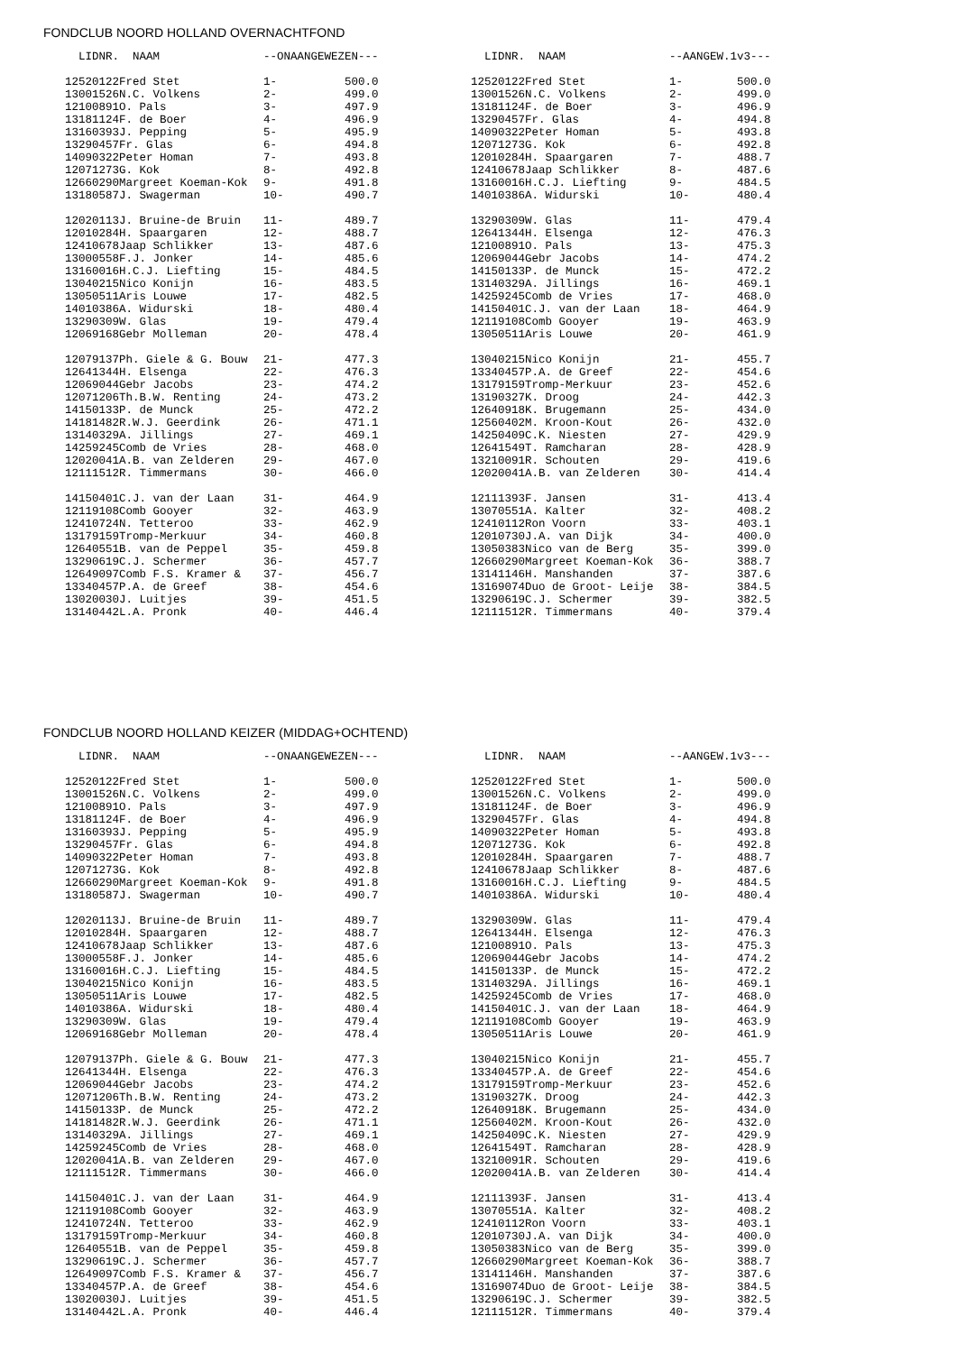FONDCLUB NOORD HOLLAND OVERNACHTFOND
| LIDNR. NAAM | | --ONAANGEWEZEN--- | |
| --- | --- | --- | --- |
| 12520122 | Fred Stet | 1- | 500.0 |
| 13001526 | N.C. Volkens | 2- | 499.0 |
| 12100891 | O. Pals | 3- | 497.9 |
| 13181124 | F. de Boer | 4- | 496.9 |
| 13160393 | J. Pepping | 5- | 495.9 |
| 13290457 | Fr. Glas | 6- | 494.8 |
| 14090322 | Peter Homan | 7- | 493.8 |
| 12071273 | G. Kok | 8- | 492.8 |
| 12660290 | Margreet Koeman-Kok | 9- | 491.8 |
| 13180587 | J. Swagerman | 10- | 490.7 |
| 12020113 | J. Bruine-de Bruin | 11- | 489.7 |
| 12010284 | H. Spaargaren | 12- | 488.7 |
| 12410678 | Jaap Schlikker | 13- | 487.6 |
| 13000558 | F.J. Jonker | 14- | 485.6 |
| 13160016 | H.C.J. Liefting | 15- | 484.5 |
| 13040215 | Nico Konijn | 16- | 483.5 |
| 13050511 | Aris Louwe | 17- | 482.5 |
| 14010386 | A. Widurski | 18- | 480.4 |
| 13290309 | W. Glas | 19- | 479.4 |
| 12069168 | Gebr Molleman | 20- | 478.4 |
| 12079137 | Ph. Giele & G. Bouw | 21- | 477.3 |
| 12641344 | H. Elsenga | 22- | 476.3 |
| 12069044 | Gebr Jacobs | 23- | 474.2 |
| 12071206 | Th.B.W. Renting | 24- | 473.2 |
| 14150133 | P. de Munck | 25- | 472.2 |
| 14181482 | R.W.J. Geerdink | 26- | 471.1 |
| 13140329 | A. Jillings | 27- | 469.1 |
| 14259245 | Comb de Vries | 28- | 468.0 |
| 12020041 | A.B. van Zelderen | 29- | 467.0 |
| 12111512 | R. Timmermans | 30- | 466.0 |
| 14150401 | C.J. van der Laan | 31- | 464.9 |
| 12119108 | Comb Gooyer | 32- | 463.9 |
| 12410724 | N. Tetteroo | 33- | 462.9 |
| 13179159 | Tromp-Merkuur | 34- | 460.8 |
| 12640551 | B. van de Peppel | 35- | 459.8 |
| 13290619 | C.J. Schermer | 36- | 457.7 |
| 12649097 | Comb F.S. Kramer & | 37- | 456.7 |
| 13340457 | P.A. de Greef | 38- | 454.6 |
| 13020030 | J. Luitjes | 39- | 451.5 |
| 13140442 | L.A. Pronk | 40- | 446.4 |
| LIDNR. NAAM | | --AANGEW.1v3--- | |
| --- | --- | --- | --- |
| 12520122 | Fred Stet | 1- | 500.0 |
| 13001526 | N.C. Volkens | 2- | 499.0 |
| 13181124 | F. de Boer | 3- | 496.9 |
| 13290457 | Fr. Glas | 4- | 494.8 |
| 14090322 | Peter Homan | 5- | 493.8 |
| 12071273 | G. Kok | 6- | 492.8 |
| 12010284 | H. Spaargaren | 7- | 488.7 |
| 12410678 | Jaap Schlikker | 8- | 487.6 |
| 13160016 | H.C.J. Liefting | 9- | 484.5 |
| 14010386 | A. Widurski | 10- | 480.4 |
| 13290309 | W. Glas | 11- | 479.4 |
| 12641344 | H. Elsenga | 12- | 476.3 |
| 12100891 | O. Pals | 13- | 475.3 |
| 12069044 | Gebr Jacobs | 14- | 474.2 |
| 14150133 | P. de Munck | 15- | 472.2 |
| 13140329 | A. Jillings | 16- | 469.1 |
| 14259245 | Comb de Vries | 17- | 468.0 |
| 14150401 | C.J. van der Laan | 18- | 464.9 |
| 12119108 | Comb Gooyer | 19- | 463.9 |
| 13050511 | Aris Louwe | 20- | 461.9 |
| 13040215 | Nico Konijn | 21- | 455.7 |
| 13340457 | P.A. de Greef | 22- | 454.6 |
| 13179159 | Tromp-Merkuur | 23- | 452.6 |
| 13190327 | K. Droog | 24- | 442.3 |
| 12640918 | K. Brugemann | 25- | 434.0 |
| 12560402 | M. Kroon-Kout | 26- | 432.0 |
| 14250409 | C.K. Niesten | 27- | 429.9 |
| 12641549 | T. Ramcharan | 28- | 428.9 |
| 13210091 | R. Schouten | 29- | 419.6 |
| 12020041 | A.B. van Zelderen | 30- | 414.4 |
| 12111393 | F. Jansen | 31- | 413.4 |
| 13070551 | A. Kalter | 32- | 408.2 |
| 12410112 | Ron Voorn | 33- | 403.1 |
| 12010730 | J.A. van Dijk | 34- | 400.0 |
| 13050383 | Nico van de Berg | 35- | 399.0 |
| 12660290 | Margreet Koeman-Kok | 36- | 388.7 |
| 13141146 | H. Manshanden | 37- | 387.6 |
| 13169074 | Duo de Groot- Leije | 38- | 384.5 |
| 13290619 | C.J. Schermer | 39- | 382.5 |
| 12111512 | R. Timmermans | 40- | 379.4 |
FONDCLUB NOORD HOLLAND KEIZER (MIDDAG+OCHTEND)
| LIDNR. NAAM | | --ONAANGEWEZEN--- | |
| --- | --- | --- | --- |
| 12520122 | Fred Stet | 1- | 500.0 |
| 13001526 | N.C. Volkens | 2- | 499.0 |
| 12100891 | O. Pals | 3- | 497.9 |
| 13181124 | F. de Boer | 4- | 496.9 |
| 13160393 | J. Pepping | 5- | 495.9 |
| 13290457 | Fr. Glas | 6- | 494.8 |
| 14090322 | Peter Homan | 7- | 493.8 |
| 12071273 | G. Kok | 8- | 492.8 |
| 12660290 | Margreet Koeman-Kok | 9- | 491.8 |
| 13180587 | J. Swagerman | 10- | 490.7 |
| 12020113 | J. Bruine-de Bruin | 11- | 489.7 |
| 12010284 | H. Spaargaren | 12- | 488.7 |
| 12410678 | Jaap Schlikker | 13- | 487.6 |
| 13000558 | F.J. Jonker | 14- | 485.6 |
| 13160016 | H.C.J. Liefting | 15- | 484.5 |
| 13040215 | Nico Konijn | 16- | 483.5 |
| 13050511 | Aris Louwe | 17- | 482.5 |
| 14010386 | A. Widurski | 18- | 480.4 |
| 13290309 | W. Glas | 19- | 479.4 |
| 12069168 | Gebr Molleman | 20- | 478.4 |
| 12079137 | Ph. Giele & G. Bouw | 21- | 477.3 |
| 12641344 | H. Elsenga | 22- | 476.3 |
| 12069044 | Gebr Jacobs | 23- | 474.2 |
| 12071206 | Th.B.W. Renting | 24- | 473.2 |
| 14150133 | P. de Munck | 25- | 472.2 |
| 14181482 | R.W.J. Geerdink | 26- | 471.1 |
| 13140329 | A. Jillings | 27- | 469.1 |
| 14259245 | Comb de Vries | 28- | 468.0 |
| 12020041 | A.B. van Zelderen | 29- | 467.0 |
| 12111512 | R. Timmermans | 30- | 466.0 |
| 14150401 | C.J. van der Laan | 31- | 464.9 |
| 12119108 | Comb Gooyer | 32- | 463.9 |
| 12410724 | N. Tetteroo | 33- | 462.9 |
| 13179159 | Tromp-Merkuur | 34- | 460.8 |
| 12640551 | B. van de Peppel | 35- | 459.8 |
| 13290619 | C.J. Schermer | 36- | 457.7 |
| 12649097 | Comb F.S. Kramer & | 37- | 456.7 |
| 13340457 | P.A. de Greef | 38- | 454.6 |
| 13020030 | J. Luitjes | 39- | 451.5 |
| 13140442 | L.A. Pronk | 40- | 446.4 |
| LIDNR. NAAM | | --AANGEW.1v3--- | |
| --- | --- | --- | --- |
| 12520122 | Fred Stet | 1- | 500.0 |
| 13001526 | N.C. Volkens | 2- | 499.0 |
| 13181124 | F. de Boer | 3- | 496.9 |
| 13290457 | Fr. Glas | 4- | 494.8 |
| 14090322 | Peter Homan | 5- | 493.8 |
| 12071273 | G. Kok | 6- | 492.8 |
| 12010284 | H. Spaargaren | 7- | 488.7 |
| 12410678 | Jaap Schlikker | 8- | 487.6 |
| 13160016 | H.C.J. Liefting | 9- | 484.5 |
| 14010386 | A. Widurski | 10- | 480.4 |
| 13290309 | W. Glas | 11- | 479.4 |
| 12641344 | H. Elsenga | 12- | 476.3 |
| 12100891 | O. Pals | 13- | 475.3 |
| 12069044 | Gebr Jacobs | 14- | 474.2 |
| 14150133 | P. de Munck | 15- | 472.2 |
| 13140329 | A. Jillings | 16- | 469.1 |
| 14259245 | Comb de Vries | 17- | 468.0 |
| 14150401 | C.J. van der Laan | 18- | 464.9 |
| 12119108 | Comb Gooyer | 19- | 463.9 |
| 13050511 | Aris Louwe | 20- | 461.9 |
| 13040215 | Nico Konijn | 21- | 455.7 |
| 13340457 | P.A. de Greef | 22- | 454.6 |
| 13179159 | Tromp-Merkuur | 23- | 452.6 |
| 13190327 | K. Droog | 24- | 442.3 |
| 12640918 | K. Brugemann | 25- | 434.0 |
| 12560402 | M. Kroon-Kout | 26- | 432.0 |
| 14250409 | C.K. Niesten | 27- | 429.9 |
| 12641549 | T. Ramcharan | 28- | 428.9 |
| 13210091 | R. Schouten | 29- | 419.6 |
| 12020041 | A.B. van Zelderen | 30- | 414.4 |
| 12111393 | F. Jansen | 31- | 413.4 |
| 13070551 | A. Kalter | 32- | 408.2 |
| 12410112 | Ron Voorn | 33- | 403.1 |
| 12010730 | J.A. van Dijk | 34- | 400.0 |
| 13050383 | Nico van de Berg | 35- | 399.0 |
| 12660290 | Margreet Koeman-Kok | 36- | 388.7 |
| 13141146 | H. Manshanden | 37- | 387.6 |
| 13169074 | Duo de Groot- Leije | 38- | 384.5 |
| 13290619 | C.J. Schermer | 39- | 382.5 |
| 12111512 | R. Timmermans | 40- | 379.4 |